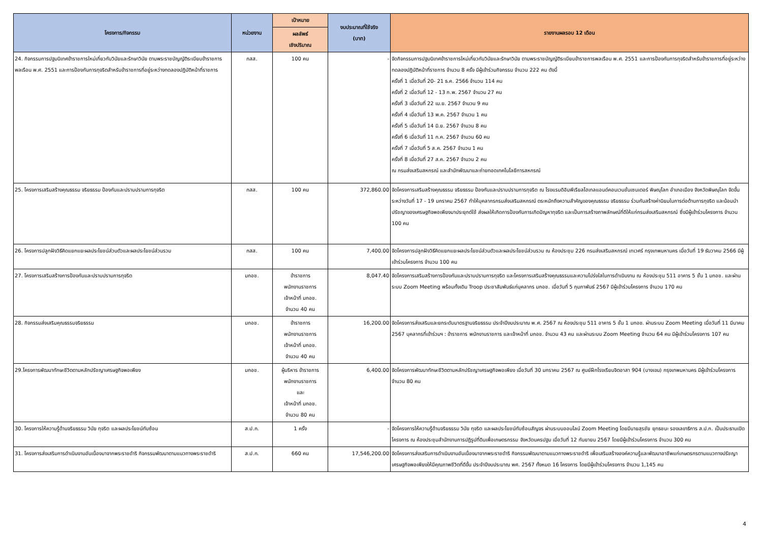| โครงการ/กิจกรรม | หน่วยงาน | เป้าหมาย | งบประมาณที่ใช้จริง (บาท) | รายงานผลรอบ 12 เดือน |
| --- | --- | --- | --- | --- |
| | | ผลลัพธ์ เชิงปริมาณ | | |
| 24. กิจกรรมการปฐมนิเทศข้าราชการใหม่เกี่ยวกับวินัยและรักษาวินัย ตามพระราชบัญญัติระเบียบข้าราชการพลเรือน พ.ศ. 2551 และการป้องกันการทุจริตสำหรับข้าราชการที่อยู่ระหว่างทดลองปฏิบัติหน้าที่ราชการ | กสส. | 100 คน | - | จัดกิจกรรมการปฐมนิเทศข้าราชการใหม่เกี่ยวกับวินัยและรักษาวินัย ตามพระราชบัญญัติระเบียบข้าราชการพลเรือน พ.ศ. 2551 และการป้องกันการทุจริตสำหรับข้าราชการที่อยู่ระหว่างทดลองปฏิบัติหน้าที่ราชการ จำนวน 8 ครั้ง มีผู้เข้าร่วมกิจกรรม จำนวน 222 คน ดังนี้ ครั้งที่ 1 เมื่อวันที่ 20- 21 ธ.ค. 2566 จำนวน 114 คน ครั้งที่ 2 เมื่อวันที่ 12 - 13 ก.พ. 2567 จำนวน 27 คน ครั้งที่ 3 เมื่อวันที่ 22 เม.ย. 2567 จำนวน 9 คน ครั้งที่ 4 เมื่อวันที่ 13 พ.ค. 2567 จำนวน 1 คน ครั้งที่ 5 เมื่อวันที่ 14 มิ.ย. 2567 จำนวน 8 คน ครั้งที่ 6 เมื่อวันที่ 11 ก.ค. 2567 จำนวน 60 คน ครั้งที่ 7 เมื่อวันที่ 5 ส.ค. 2567 จำนวน 1 คน ครั้งที่ 8 เมื่อวันที่ 27 ส.ค. 2567 จำนวน 2 คน ณ กรมส่งเสริมสหกรณ์ และสำนักพัฒนาและถ่ายทอดเทคโนโลยีการสหกรณ์ |
| 25. โครงการเสริมสร้างคุณธรรม จริยธรรม ป้องกันและปราบปรามการทุจริต | กสส. | 100 คน | 372,860.00 | จัดโครงการเสริมสร้างคุณธรรม จริยธรรม ป้องกันและปราบปรามการทุจริต ณ โรงแรมดิอิมพีเรียลโฮเทลแอนด์คอนเวนชั่นเซนเตอร์ พิษณุโลก อำเภอเมือง จังหวัดพิษณุโลก จัดขึ้นระหว่างวันที่ 17 - 19 มกราคม 2567 ทำให้บุคลากรกรมส่งเสริมสหกรณ์ ตระหนักถึงความสำคัญของคุณธรรม จริยธรรม ร่วมกันสร้างค่านิยมในการต่อต้านการทุจริต และน้อมนำปรัชญาของเศรษฐกิจพอเพียงมาประยุกต์ใช้ ส่งผลให้เกิดการป้องกันการเกิดปัญหาทุจริต และเป็นการสร้างภาพลักษณ์ที่ดีให้แก่กรมส่งเสริมสหกรณ์ ซึ่งมีผู้เข้าร่วมโครงการ จำนวน 100 คน |
| 26. โครงการปลูกฝังวิธีคิดแยกแยะผลประโยชน์ส่วนตัวและผลประโยชน์ส่วนรวม | กสส. | 100 คน | 7,400.00 | จัดโครงการปลูกฝังวิธีคิดแยกแยะผลประโยชน์ส่วนตัวและผลประโยชน์ส่วนรวม ณ ห้องประชุม 226 กรมส่งเสริมสหกรณ์ เทเวศร์ กรุงเทพมหานคร เมื่อวันที่ 19 ธันวาคม 2566 มีผู้เข้าร่วมโครงการ จำนวน 100 คน |
| 27. โครงการเสริมสร้างการป้องกันและปราบปรามการทุจริต | มกอช. | ข้าราชการ พนักงานราชการ เจ้าหน้าที่ มกอช. จำนวน 40 คน | 8,047.40 | จัดโครงการเสริมสร้างการป้องกันและปราบปรามการทุจริต และโครงการเสริมสร้างคุณธรรมและความโปร่งใสในการดำเนินงาน ณ ห้องประชุม 511 อาคาร 5 ชั้น 1 มกอช. และผ่านระบบ Zoom Meeting พร้อมทั้งเดิน Troop ประชาสัมพันธ์แก่บุคลากร มกอช. เมื่อวันที่ 5 กุมภาพันธ์ 2567 มีผู้เข้าร่วมโครงการ จำนวน 170 คน |
| 28. กิจกรรมส่งเสริมคุณธรรมจริยธรรม | มกอช. | ข้าราชการ พนักงานราชการ เจ้าหน้าที่ มกอช. จำนวน 40 คน | 16,200.00 | จัดโครงการส่งเสริมและยกระดับมาตรฐานจริยธรรม ประจำปีงบประมาณ พ.ศ. 2567 ณ ห้องประชุม 511 อาคาร 5 ชั้น 1 มกอช. ผ่านระบบ Zoom Meeting เมื่อวันที่ 11 มีนาคม 2567 บุคลากรที่เข้าร่วมฯ : ข้าราชการ พนักงานราชการ และเจ้าหน้าที่ มกอช. จำนวน 43 คน และผ่านระบบ Zoom Meeting จำนวน 64 คน มีผู้เข้าร่วมโครงการ 107 คน |
| 29.โครงการพัฒนาทักษะชีวิตตามหลักปรัชญาเศรษฐกิจพอเพียง | มกอช. | ผู้บริหาร ข้าราชการ พนักงานราชการ และ เจ้าหน้าที่ มกอช. จำนวน 80 คน | 6,400.00 | จัดโครงการพัฒนาทักษะชีวิตตามหลักปรัชญาเศรษฐกิจพอเพียง เมื่อวันที่ 30 มกราคม 2567 ณ ศูนย์ฝึกโรงเรียนจิตอาสา 904 (บางเขน) กรุงเทพมหานคร มีผู้เข้าร่วมโครงการ จำนวน 80 คน |
| 30. โครงการให้ความรู้ด้านจริยธรรม วินัย ทุจริต และผลประโยชน์ทับซ้อน | ส.ป.ก. | 1 ครั้ง | - | จัดโครงการให้ความรู้ด้านจริยธรรม วินัย ทุจริต และผลประโยชน์ทับซ้อนสัญจร ผ่านระบบออนไลน์ Zoom Meeting โดยมีนายสุรชัย ยุทธชนะ รองเลขาธิการ ส.ป.ก. เป็นประธานเปิดโครงการ ณ ห้องประชุมสำนักงานการปฏิรูปที่ดินเพื่อเกษตรกรรม จังหวัดนครปฐม เมื่อวันที่ 12 กันยายน 2567 โดยมีผู้เข้าร่วมโครงการ จำนวน 300 คน |
| 31. โครงการส่งเสริมการดำเนินงานอันเนื่องมาจากพระราชดำริ กิจกรรมพัฒนาตามแนวทางพระราชดำริ | ส.ป.ก. | 660 คน | 17,546,200.00 | จัดโครงการส่งเสริมการดำเนินงานอันเนื่องมาจากพระราชดำริ กิจกรรมพัฒนาตามแนวทางพระราชดำริ เพื่อเสริมสร้างองค์ความรู้และพัฒนาอาชีพแก่เกษตรกรตามแนวทางปรัชญาเศรษฐกิจพอเพียงให้มีคุณภาพชีวิตที่ดีขึ้น ประจำปีงบประมาณ พศ. 2567 ทั้งหมด 16 โครงการ โดยมีผู้เข้าร่วมโครงการ จำนวน 1,145 คน |
4